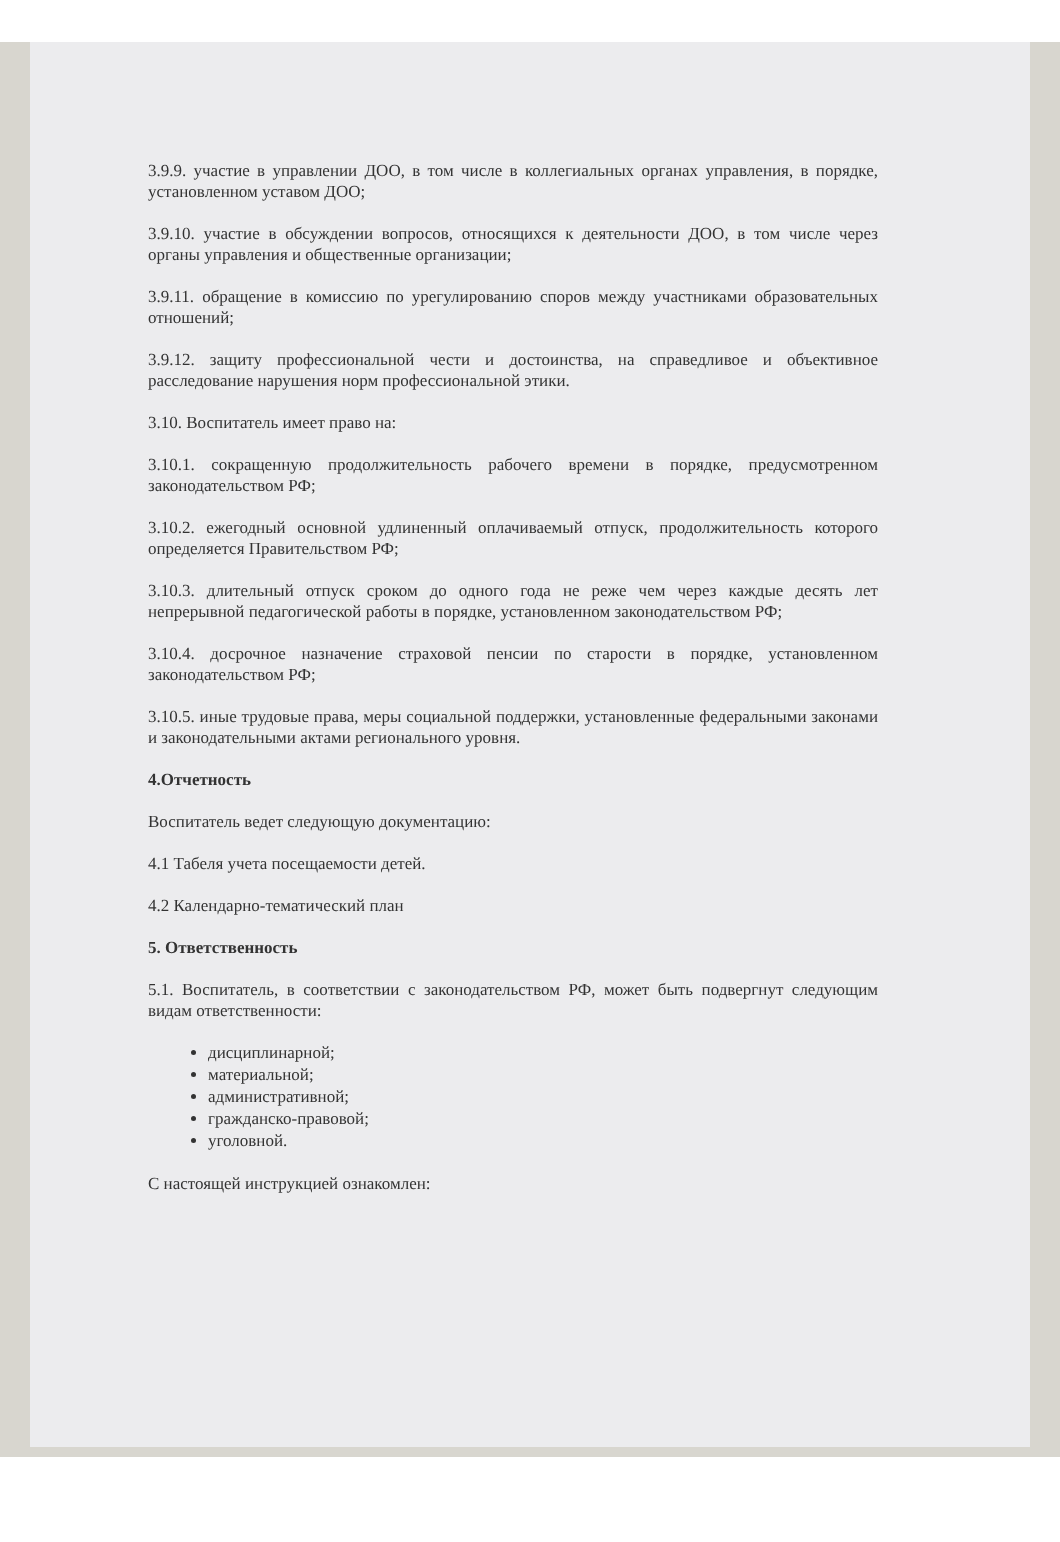3.9.9. участие в управлении ДОО, в том числе в коллегиальных органах управления, в порядке, установленном уставом ДОО;
3.9.10. участие в обсуждении вопросов, относящихся к деятельности ДОО, в том числе через органы управления и общественные организации;
3.9.11. обращение в комиссию по урегулированию споров между участниками образовательных отношений;
3.9.12. защиту профессиональной чести и достоинства, на справедливое и объективное расследование нарушения норм профессиональной этики.
3.10. Воспитатель имеет право на:
3.10.1. сокращенную продолжительность рабочего времени в порядке, предусмотренном законодательством РФ;
3.10.2. ежегодный основной удлиненный оплачиваемый отпуск, продолжительность которого определяется Правительством РФ;
3.10.3. длительный отпуск сроком до одного года не реже чем через каждые десять лет непрерывной педагогической работы в порядке, установленном законодательством РФ;
3.10.4. досрочное назначение страховой пенсии по старости в порядке, установленном законодательством РФ;
3.10.5. иные трудовые права, меры социальной поддержки, установленные федеральными законами и законодательными актами регионального уровня.
4.Отчетность
Воспитатель ведет следующую документацию:
4.1 Табеля учета посещаемости детей.
4.2 Календарно-тематический план
5. Ответственность
5.1. Воспитатель, в соответствии с законодательством РФ, может быть подвергнут следующим видам ответственности:
дисциплинарной;
материальной;
административной;
гражданско-правовой;
уголовной.
С настоящей инструкцией ознакомлен: